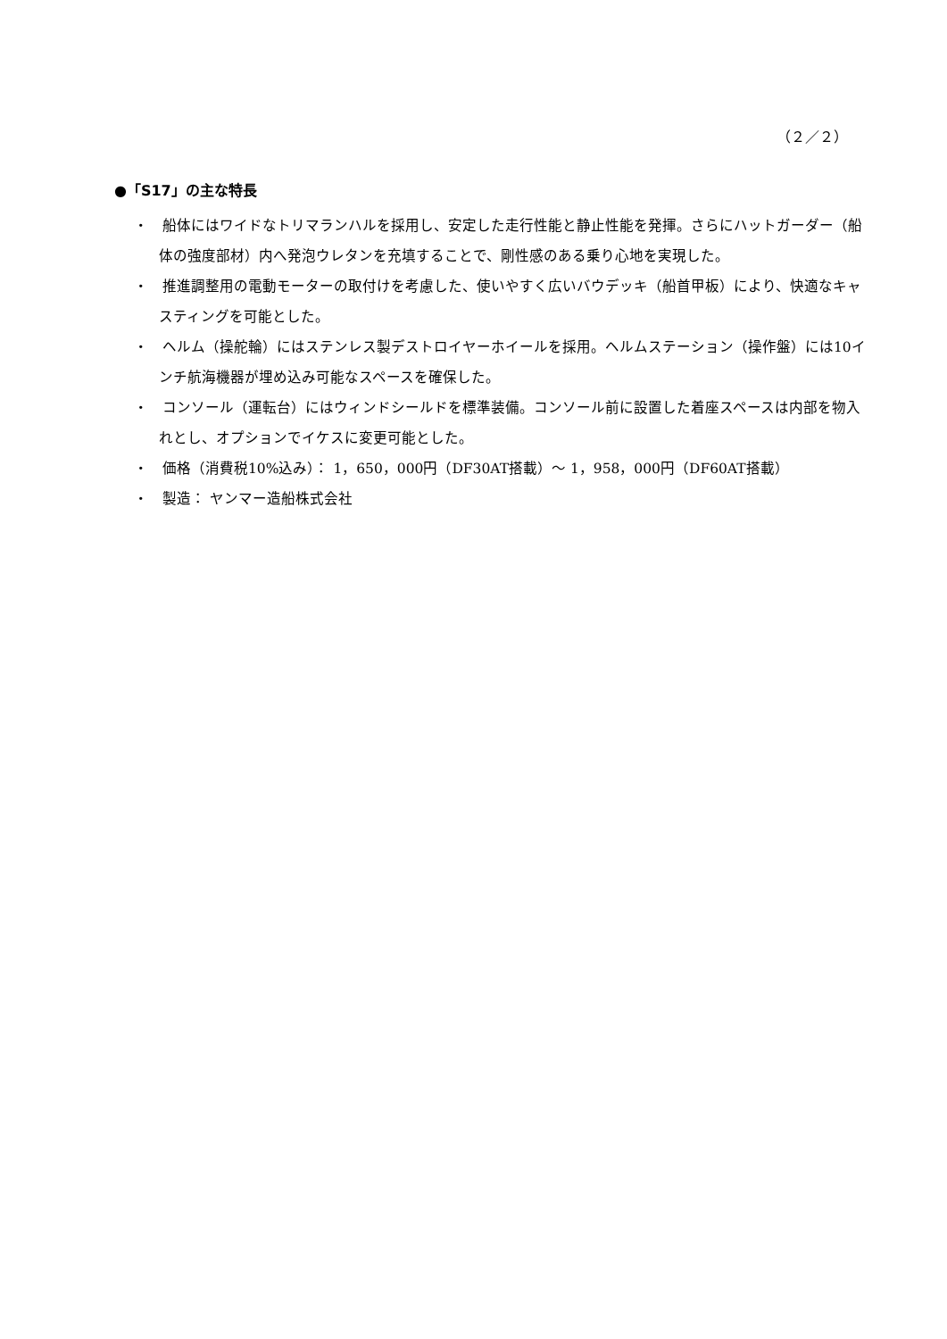（２／２）
●「S17」の主な特長
・　船体にはワイドなトリマランハルを採用し、安定した走行性能と静止性能を発揮。さらにハットガーダー（船体の強度部材）内へ発泡ウレタンを充填することで、剛性感のある乗り心地を実現した。
・　推進調整用の電動モーターの取付けを考慮した、使いやすく広いバウデッキ（船首甲板）により、快適なキャスティングを可能とした。
・　ヘルム（操舵輪）にはステンレス製デストロイヤーホイールを採用。ヘルムステーション（操作盤）には10インチ航海機器が埋め込み可能なスペースを確保した。
・　コンソール（運転台）にはウィンドシールドを標準装備。コンソール前に設置した着座スペースは内部を物入れとし、オプションでイケスに変更可能とした。
・　価格（消費税10%込み）： 1，650，000円（DF30AT搭載）～ 1，958，000円（DF60AT搭載）
・　製造： ヤンマー造船株式会社